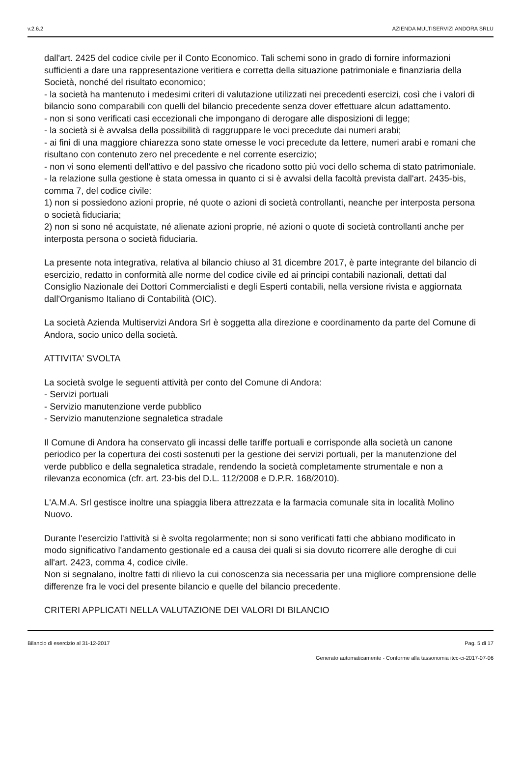v.2.6.2 AZIENDA MULTISERVIZI ANDORA SRLU
dall'art. 2425 del codice civile per il Conto Economico. Tali schemi sono in grado di fornire informazioni sufficienti a dare una rappresentazione veritiera e corretta della situazione patrimoniale e finanziaria della Società, nonché del risultato economico;
- la società ha mantenuto i medesimi criteri di valutazione utilizzati nei precedenti esercizi, così che i valori di bilancio sono comparabili con quelli del bilancio precedente senza dover effettuare alcun adattamento.
- non si sono verificati casi eccezionali che impongano di derogare alle disposizioni di legge;
- la società si è avvalsa della possibilità di raggruppare le voci precedute dai numeri arabi;
- ai fini di una maggiore chiarezza sono state omesse le voci precedute da lettere, numeri arabi e romani che risultano con contenuto zero nel precedente e nel corrente esercizio;
- non vi sono elementi dell'attivo e del passivo che ricadono sotto più voci dello schema di stato patrimoniale.
- la relazione sulla gestione è stata omessa in quanto ci si è avvalsi della facoltà prevista dall'art. 2435-bis, comma 7, del codice civile:
1) non si possiedono azioni proprie, né quote o azioni di società controllanti, neanche per interposta persona o società fiduciaria;
2) non si sono né acquistate, né alienate azioni proprie, né azioni o quote di società controllanti anche per interposta persona o società fiduciaria.
La presente nota integrativa, relativa al bilancio chiuso al 31 dicembre 2017, è parte integrante del bilancio di esercizio, redatto in conformità alle norme del codice civile ed ai principi contabili nazionali, dettati dal Consiglio Nazionale dei Dottori Commercialisti e degli Esperti contabili, nella versione rivista e aggiornata dall'Organismo Italiano di Contabilità (OIC).
La società Azienda Multiservizi Andora Srl è soggetta alla direzione e coordinamento da parte del Comune di Andora, socio unico della società.
ATTIVITA' SVOLTA
La società svolge le seguenti attività per conto del Comune di Andora:
- Servizi portuali
- Servizio manutenzione verde pubblico
- Servizio manutenzione segnaletica stradale
Il Comune di Andora ha conservato gli incassi delle tariffe portuali e corrisponde alla società un canone periodico per la copertura dei costi sostenuti per la gestione dei servizi portuali, per la manutenzione del verde pubblico e della segnaletica stradale, rendendo la società completamente strumentale e non a rilevanza economica (cfr. art. 23-bis del D.L. 112/2008 e D.P.R. 168/2010).
L'A.M.A. Srl gestisce inoltre una spiaggia libera attrezzata e la farmacia comunale sita in località Molino Nuovo.
Durante l'esercizio l'attività si è svolta regolarmente; non si sono verificati fatti che abbiano modificato in modo significativo l'andamento gestionale ed a causa dei quali si sia dovuto ricorrere alle deroghe di cui all'art. 2423, comma 4, codice civile.
Non si segnalano, inoltre fatti di rilievo la cui conoscenza sia necessaria per una migliore comprensione delle differenze fra le voci del presente bilancio e quelle del bilancio precedente.
CRITERI APPLICATI NELLA VALUTAZIONE DEI VALORI DI BILANCIO
Bilancio di esercizio al 31-12-2017 Pag. 5 di 17
Generato automaticamente - Conforme alla tassonomia itcc-ci-2017-07-06